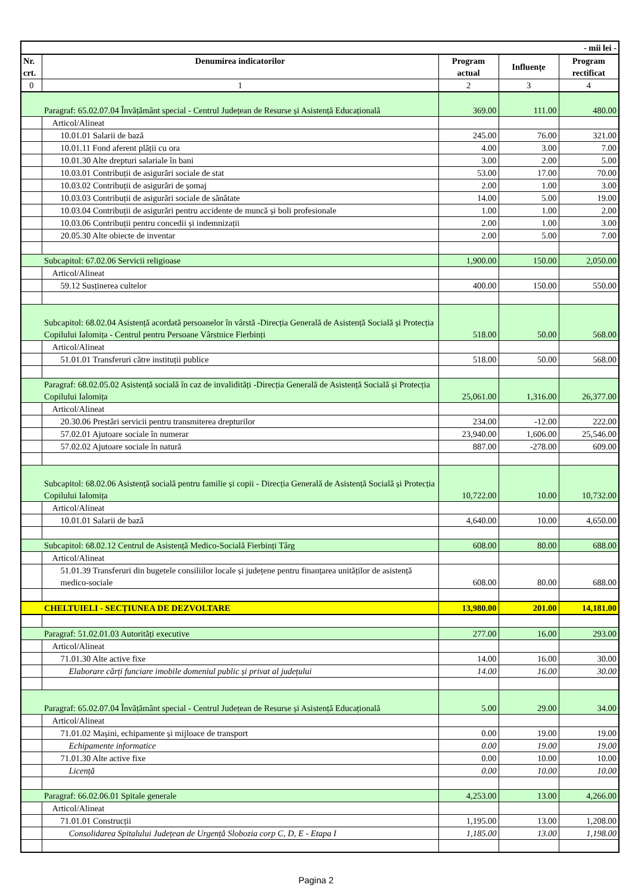| - mii lei - | | | | |
| Nr. crt. | Denumirea indicatorilor | Program actual | Influențe | Program rectificat |
| 0 | 1 | 2 | 3 | 4 |
| Paragraf: 65.02.07.04 Învățământ special - Centrul Județean de Resurse și Asistență Educațională | | 369.00 | 111.00 | 480.00 |
| | Articol/Alineat | | | |
| | 10.01.01 Salarii de bază | 245.00 | 76.00 | 321.00 |
| | 10.01.11 Fond aferent plății cu ora | 4.00 | 3.00 | 7.00 |
| | 10.01.30 Alte drepturi salariale în bani | 3.00 | 2.00 | 5.00 |
| | 10.03.01 Contribuții de asigurări sociale de stat | 53.00 | 17.00 | 70.00 |
| | 10.03.02 Contribuții de asigurări de șomaj | 2.00 | 1.00 | 3.00 |
| | 10.03.03 Contribuții de asigurări sociale de sănătate | 14.00 | 5.00 | 19.00 |
| | 10.03.04 Contribuții de asigurări pentru accidente de muncă și boli profesionale | 1.00 | 1.00 | 2.00 |
| | 10.03.06 Contribuții pentru concedii și indemnizații | 2.00 | 1.00 | 3.00 |
| | 20.05.30 Alte obiecte de inventar | 2.00 | 5.00 | 7.00 |
| Subcapitol: 67.02.06 Servicii religioase | | 1,900.00 | 150.00 | 2,050.00 |
| | Articol/Alineat | | | |
| | 59.12 Susținerea cultelor | 400.00 | 150.00 | 550.00 |
| Subcapitol: 68.02.04 Asistență acordată persoanelor în vârstă -Direcția Generală de Asistență Socială și Protecția Copilului Ialomița - Centrul pentru Persoane Vârstnice Fierbinți | | 518.00 | 50.00 | 568.00 |
| | Articol/Alineat | | | |
| | 51.01.01 Transferuri către instituții publice | 518.00 | 50.00 | 568.00 |
| Paragraf: 68.02.05.02 Asistență socială în caz de invalidități -Direcția Generală de Asistență Socială și Protecția Copilului Ialomița | | 25,061.00 | 1,316.00 | 26,377.00 |
| | Articol/Alineat | | | |
| | 20.30.06 Prestări servicii pentru transmiterea drepturilor | 234.00 | -12.00 | 222.00 |
| | 57.02.01 Ajutoare sociale în numerar | 23,940.00 | 1,606.00 | 25,546.00 |
| | 57.02.02 Ajutoare sociale în natură | 887.00 | -278.00 | 609.00 |
| Subcapitol: 68.02.06 Asistență socială pentru familie și copii - Direcția Generală de Asistență Socială și Protecția Copilului Ialomița | | 10,722.00 | 10.00 | 10,732.00 |
| | Articol/Alineat | | | |
| | 10.01.01 Salarii de bază | 4,640.00 | 10.00 | 4,650.00 |
| Subcapitol: 68.02.12 Centrul de Asistență Medico-Socială Fierbinți Târg | | 608.00 | 80.00 | 688.00 |
| | Articol/Alineat | | | |
| | 51.01.39 Transferuri din bugetele consiliilor locale și județene pentru finanțarea unităților de asistență medico-sociale | 608.00 | 80.00 | 688.00 |
| CHELTUIELI - SECȚIUNEA DE DEZVOLTARE | | 13,980.00 | 201.00 | 14,181.00 |
| Paragraf: 51.02.01.03 Autorități executive | | 277.00 | 16.00 | 293.00 |
| | Articol/Alineat | | | |
| | 71.01.30 Alte active fixe | 14.00 | 16.00 | 30.00 |
| | Elaborare cărți funciare imobile domeniul public și privat al județului | 14.00 | 16.00 | 30.00 |
| Paragraf: 65.02.07.04 Învățământ special - Centrul Județean de Resurse și Asistență Educațională | | 5.00 | 29.00 | 34.00 |
| | Articol/Alineat | | | |
| | 71.01.02 Mașini, echipamente și mijloace de transport | 0.00 | 19.00 | 19.00 |
| | Echipamente informatice | 0.00 | 19.00 | 19.00 |
| | 71.01.30 Alte active fixe | 0.00 | 10.00 | 10.00 |
| | Licență | 0.00 | 10.00 | 10.00 |
| Paragraf: 66.02.06.01 Spitale generale | | 4,253.00 | 13.00 | 4,266.00 |
| | Articol/Alineat | | | |
| | 71.01.01 Construcții | 1,195.00 | 13.00 | 1,208.00 |
| | Consolidarea Spitalului Județean de Urgență Slobozia corp C, D, E - Etapa I | 1,185.00 | 13.00 | 1,198.00 |
Pagina 2